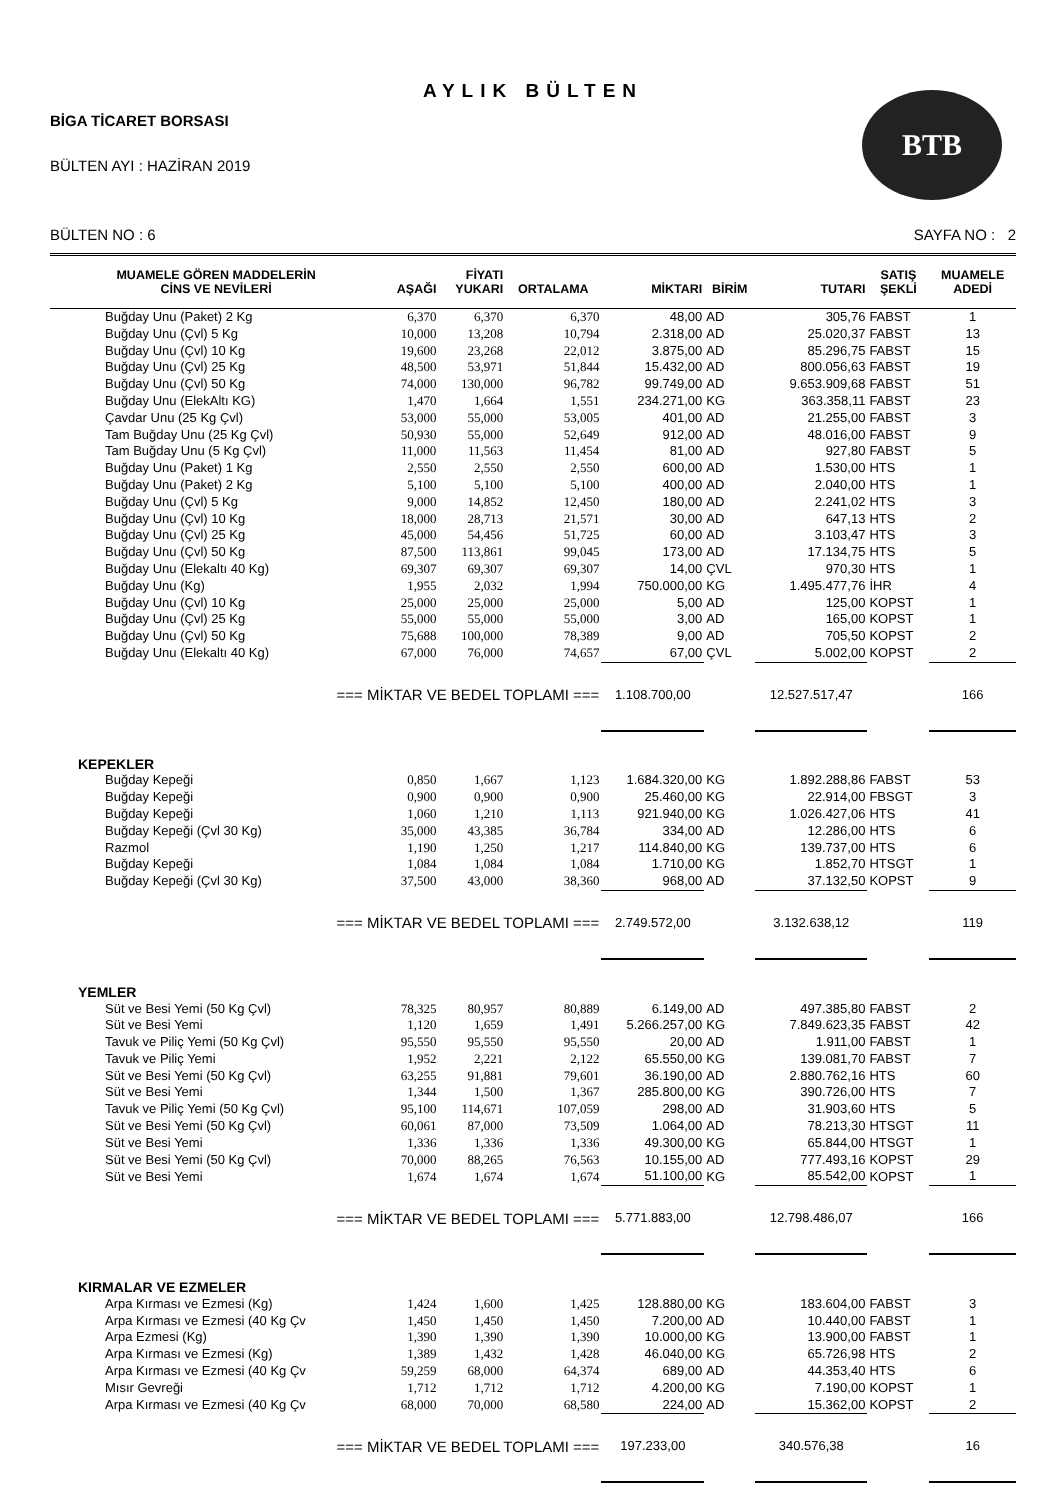AYLIK BÜLTEN
BİGA TİCARET BORSASI
BÜLTEN AYI : HAZİRAN 2019
BTB
BÜLTEN NO : 6 SAYFA NO : 2
| MUAMELE GÖREN MADDELERİN CİNS VE NEVİLERİ | AŞAĞI | FİYATI YUKARI | ORTALAMA | MİKTARI | BİRİM | TUTARI | SATIŞ ŞEKLİ | MUAMELE ADEDİ |
| --- | --- | --- | --- | --- | --- | --- | --- | --- |
| Buğday Unu (Paket) 2 Kg | 6,370 | 6,370 | 6,370 | 48,00 | AD | 305,76 | FABST | 1 |
| Buğday Unu (Çvl) 5 Kg | 10,000 | 13,208 | 10,794 | 2.318,00 | AD | 25.020,37 | FABST | 13 |
| Buğday Unu (Çvl) 10 Kg | 19,600 | 23,268 | 22,012 | 3.875,00 | AD | 85.296,75 | FABST | 15 |
| Buğday Unu (Çvl) 25 Kg | 48,500 | 53,971 | 51,844 | 15.432,00 | AD | 800.056,63 | FABST | 19 |
| Buğday Unu (Çvl) 50 Kg | 74,000 | 130,000 | 96,782 | 99.749,00 | AD | 9.653.909,68 | FABST | 51 |
| Buğday Unu (ElekAltı KG) | 1,470 | 1,664 | 1,551 | 234.271,00 | KG | 363.358,11 | FABST | 23 |
| Çavdar Unu (25 Kg Çvl) | 53,000 | 55,000 | 53,005 | 401,00 | AD | 21.255,00 | FABST | 3 |
| Tam Buğday Unu (25 Kg Çvl) | 50,930 | 55,000 | 52,649 | 912,00 | AD | 48.016,00 | FABST | 9 |
| Tam Buğday Unu (5 Kg Çvl) | 11,000 | 11,563 | 11,454 | 81,00 | AD | 927,80 | FABST | 5 |
| Buğday Unu (Paket) 1 Kg | 2,550 | 2,550 | 2,550 | 600,00 | AD | 1.530,00 | HTS | 1 |
| Buğday Unu (Paket) 2 Kg | 5,100 | 5,100 | 5,100 | 400,00 | AD | 2.040,00 | HTS | 1 |
| Buğday Unu (Çvl) 5 Kg | 9,000 | 14,852 | 12,450 | 180,00 | AD | 2.241,02 | HTS | 3 |
| Buğday Unu (Çvl) 10 Kg | 18,000 | 28,713 | 21,571 | 30,00 | AD | 647,13 | HTS | 2 |
| Buğday Unu (Çvl) 25 Kg | 45,000 | 54,456 | 51,725 | 60,00 | AD | 3.103,47 | HTS | 3 |
| Buğday Unu (Çvl) 50 Kg | 87,500 | 113,861 | 99,045 | 173,00 | AD | 17.134,75 | HTS | 5 |
| Buğday Unu (Elekaltı 40 Kg) | 69,307 | 69,307 | 69,307 | 14,00 | ÇVL | 970,30 | HTS | 1 |
| Buğday Unu (Kg) | 1,955 | 2,032 | 1,994 | 750.000,00 | KG | 1.495.477,76 | İHR | 4 |
| Buğday Unu (Çvl) 10 Kg | 25,000 | 25,000 | 25,000 | 5,00 | AD | 125,00 | KOPST | 1 |
| Buğday Unu (Çvl) 25 Kg | 55,000 | 55,000 | 55,000 | 3,00 | AD | 165,00 | KOPST | 1 |
| Buğday Unu (Çvl) 50 Kg | 75,688 | 100,000 | 78,389 | 9,00 | AD | 705,50 | KOPST | 2 |
| Buğday Unu (Elekaltı 40 Kg) | 67,000 | 76,000 | 74,657 | 67,00 | ÇVL | 5.002,00 | KOPST | 2 |
| === MİKTAR VE BEDEL TOPLAMI === | | | | 1.108.700,00 | | 12.527.517,47 | | 166 |
| KEPEKLER | | | | | | | | |
| Buğday Kepeği | 0,850 | 1,667 | 1,123 | 1.684.320,00 | KG | 1.892.288,86 | FABST | 53 |
| Buğday Kepeği | 0,900 | 0,900 | 0,900 | 25.460,00 | KG | 22.914,00 | FBSGT | 3 |
| Buğday Kepeği | 1,060 | 1,210 | 1,113 | 921.940,00 | KG | 1.026.427,06 | HTS | 41 |
| Buğday Kepeği (Çvl 30 Kg) | 35,000 | 43,385 | 36,784 | 334,00 | AD | 12.286,00 | HTS | 6 |
| Razmol | 1,190 | 1,250 | 1,217 | 114.840,00 | KG | 139.737,00 | HTS | 6 |
| Buğday Kepeği | 1,084 | 1,084 | 1,084 | 1.710,00 | KG | 1.852,70 | HTSGT | 1 |
| Buğday Kepeği (Çvl 30 Kg) | 37,500 | 43,000 | 38,360 | 968,00 | AD | 37.132,50 | KOPST | 9 |
| === MİKTAR VE BEDEL TOPLAMI === | | | | 2.749.572,00 | | 3.132.638,12 | | 119 |
| YEMLER | | | | | | | | |
| Süt ve Besi Yemi (50 Kg Çvl) | 78,325 | 80,957 | 80,889 | 6.149,00 | AD | 497.385,80 | FABST | 2 |
| Süt ve Besi Yemi | 1,120 | 1,659 | 1,491 | 5.266.257,00 | KG | 7.849.623,35 | FABST | 42 |
| Tavuk ve Piliç Yemi (50 Kg Çvl) | 95,550 | 95,550 | 95,550 | 20,00 | AD | 1.911,00 | FABST | 1 |
| Tavuk ve Piliç Yemi | 1,952 | 2,221 | 2,122 | 65.550,00 | KG | 139.081,70 | FABST | 7 |
| Süt ve Besi Yemi (50 Kg Çvl) | 63,255 | 91,881 | 79,601 | 36.190,00 | AD | 2.880.762,16 | HTS | 60 |
| Süt ve Besi Yemi | 1,344 | 1,500 | 1,367 | 285.800,00 | KG | 390.726,00 | HTS | 7 |
| Tavuk ve Piliç Yemi (50 Kg Çvl) | 95,100 | 114,671 | 107,059 | 298,00 | AD | 31.903,60 | HTS | 5 |
| Süt ve Besi Yemi (50 Kg Çvl) | 60,061 | 87,000 | 73,509 | 1.064,00 | AD | 78.213,30 | HTSGT | 11 |
| Süt ve Besi Yemi | 1,336 | 1,336 | 1,336 | 49.300,00 | KG | 65.844,00 | HTSGT | 1 |
| Süt ve Besi Yemi (50 Kg Çvl) | 70,000 | 88,265 | 76,563 | 10.155,00 | AD | 777.493,16 | KOPST | 29 |
| Süt ve Besi Yemi | 1,674 | 1,674 | 1,674 | 51.100,00 | KG | 85.542,00 | KOPST | 1 |
| === MİKTAR VE BEDEL TOPLAMI === | | | | 5.771.883,00 | | 12.798.486,07 | | 166 |
| KIRMALAR VE EZMELER | | | | | | | | |
| Arpa Kırması ve Ezmesi (Kg) | 1,424 | 1,600 | 1,425 | 128.880,00 | KG | 183.604,00 | FABST | 3 |
| Arpa Kırması ve Ezmesi (40 Kg Çv | 1,450 | 1,450 | 1,450 | 7.200,00 | AD | 10.440,00 | FABST | 1 |
| Arpa Ezmesi (Kg) | 1,390 | 1,390 | 1,390 | 10.000,00 | KG | 13.900,00 | FABST | 1 |
| Arpa Kırması ve Ezmesi (Kg) | 1,389 | 1,432 | 1,428 | 46.040,00 | KG | 65.726,98 | HTS | 2 |
| Arpa Kırması ve Ezmesi (40 Kg Çv | 59,259 | 68,000 | 64,374 | 689,00 | AD | 44.353,40 | HTS | 6 |
| Mısır Gevreği | 1,712 | 1,712 | 1,712 | 4.200,00 | KG | 7.190,00 | KOPST | 1 |
| Arpa Kırması ve Ezmesi (40 Kg Çv | 68,000 | 70,000 | 68,580 | 224,00 | AD | 15.362,00 | KOPST | 2 |
| === MİKTAR VE BEDEL TOPLAMI === | | | | 197.233,00 | | 340.576,38 | | 16 |